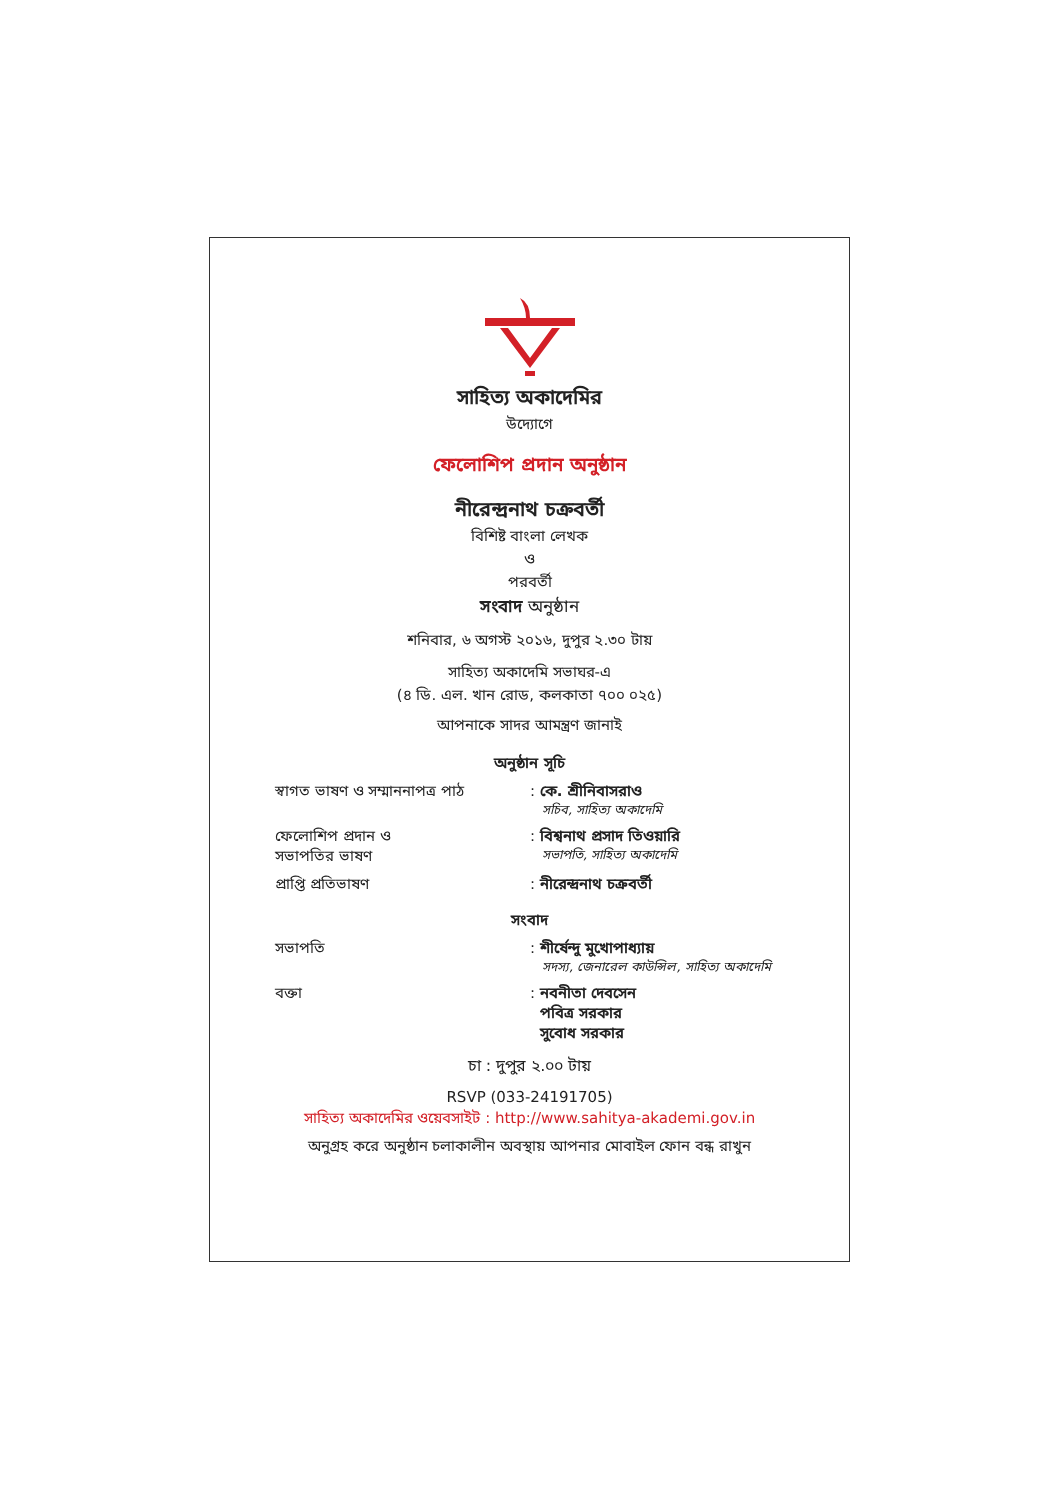সাহিত্য অকাদেমির
উদ্যোগে
ফেলোশিপ প্রদান অনুষ্ঠান
নীরেন্দ্রনাথ চক্রবর্তী
বিশিষ্ট বাংলা লেখক
ও
পরবর্তী
সংবাদ অনুষ্ঠান
শনিবার, ৬ অগস্ট ২০১৬, দুপুর ২.৩০ টায়
সাহিত্য অকাদেমি সভাঘর-এ
(৪ ডি. এল. খান রোড, কলকাতা ৭০০ ০২৫)
আপনাকে সাদর আমন্ত্রণ জানাই
অনুষ্ঠান সূচি
স্বাগত ভাষণ ও সম্মাননাপত্র পাঠ
: কে. শ্রীনিবাসরাও
সচিব, সাহিত্য অকাদেমি
ফেলোশিপ প্রদান ও
সভাপতির ভাষণ
: বিশ্বনাথ প্রসাদ তিওয়ারি
সভাপতি, সাহিত্য অকাদেমি
প্রাপ্তি প্রতিভাষণ : নীরেন্দ্রনাথ চক্রবর্তী
সংবাদ
সভাপতি : শীর্ষেন্দু মুখোপাধ্যায়
সদস্য, জেনারেল কাউন্সিল, সাহিত্য অকাদেমি
বক্তা : নবনীতা দেবসেন
পবিত্র সরকার
সুবোধ সরকার
চা : দুপুর ২.০০ টায়
RSVP (033-24191705)
সাহিত্য অকাদেমির ওয়েবসাইট : http://www.sahitya-akademi.gov.in
অনুগ্রহ করে অনুষ্ঠান চলাকালীন অবস্থায় আপনার মোবাইল ফোন বন্ধ রাখুন